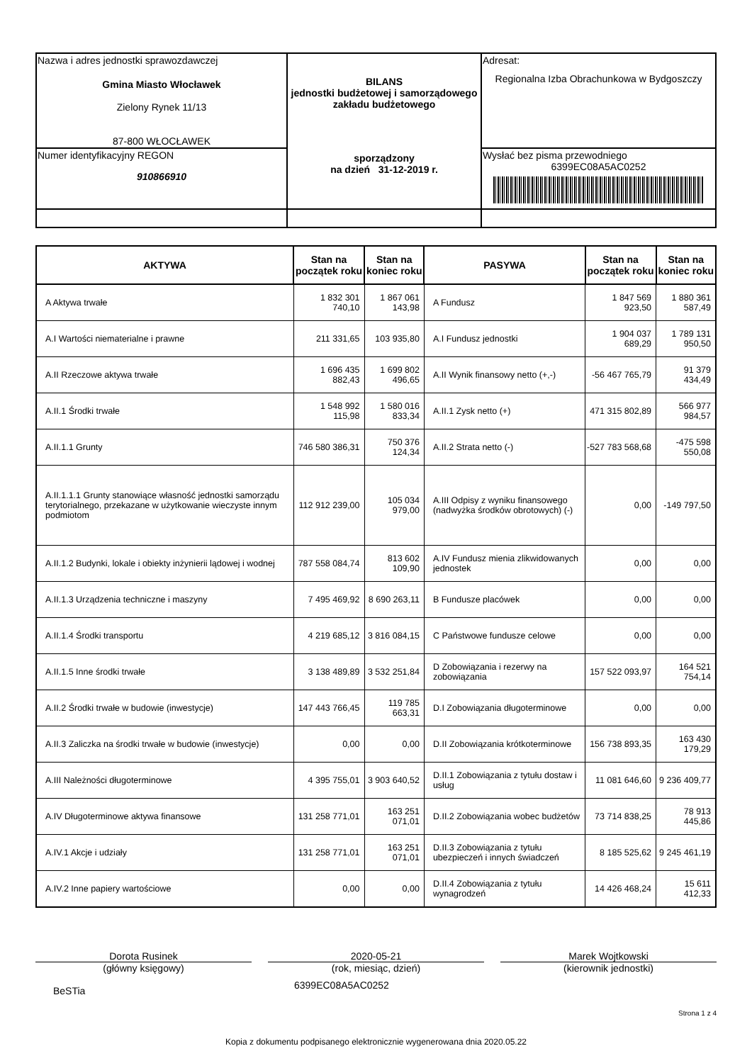| Nazwa i adres jednostki sprawozdawczej Gmina Miasto Włocławek Zielony Rynek 11/13 87-800 WŁOCŁAWEK | BILANS jednostki budżetowej i samorządowego zakładu budżetowego sporządzony na dzień 31-12-2019 r. | Adresat: Regionalna Izba Obrachunkowa w Bydgoszczy |
| Numer identyfikacyjny REGON 910866910 | | Wysłać bez pisma przewodniego 6399EC08A5AC0252 |
| AKTYWA | Stan na początek roku | Stan na koniec roku | PASYWA | Stan na początek roku | Stan na koniec roku |
| --- | --- | --- | --- | --- | --- |
| A Aktywa trwałe | 1 832 301 740,10 | 1 867 061 143,98 | A Fundusz | 1 847 569 923,50 | 1 880 361 587,49 |
| A.I Wartości niematerialne i prawne | 211 331,65 | 103 935,80 | A.I Fundusz jednostki | 1 904 037 689,29 | 1 789 131 950,50 |
| A.II Rzeczowe aktywa trwałe | 1 696 435 882,43 | 1 699 802 496,65 | A.II Wynik finansowy netto (+,-) | -56 467 765,79 | 91 379 434,49 |
| A.II.1 Środki trwałe | 1 548 992 115,98 | 1 580 016 833,34 | A.II.1 Zysk netto (+) | 471 315 802,89 | 566 977 984,57 |
| A.II.1.1 Grunty | 746 580 386,31 | 750 376 124,34 | A.II.2 Strata netto (-) | -527 783 568,68 | -475 598 550,08 |
| A.II.1.1.1 Grunty stanowiące własność jednostki samorządu terytorialnego, przekazane w użytkowanie wieczyste innym podmiotom | 112 912 239,00 | 105 034 979,00 | A.III Odpisy z wyniku finansowego (nadwyżka środków obrotowych) (-) | 0,00 | -149 797,50 |
| A.II.1.2 Budynki, lokale i obiekty inżynierii lądowej i wodnej | 787 558 084,74 | 813 602 109,90 | A.IV Fundusz mienia zlikwidowanych jednostek | 0,00 | 0,00 |
| A.II.1.3 Urządzenia techniczne i maszyny | 7 495 469,92 | 8 690 263,11 | B Fundusze placówek | 0,00 | 0,00 |
| A.II.1.4 Środki transportu | 4 219 685,12 | 3 816 084,15 | C Państwowe fundusze celowe | 0,00 | 0,00 |
| A.II.1.5 Inne środki trwałe | 3 138 489,89 | 3 532 251,84 | D Zobowiązania i rezerwy na zobowiązania | 157 522 093,97 | 164 521 754,14 |
| A.II.2 Środki trwałe w budowie (inwestycje) | 147 443 766,45 | 119 785 663,31 | D.I Zobowiązania długoterminowe | 0,00 | 0,00 |
| A.II.3 Zaliczka na środki trwałe w budowie (inwestycje) | 0,00 | 0,00 | D.II Zobowiązania krótkoterminowe | 156 738 893,35 | 163 430 179,29 |
| A.III Należności długoterminowe | 4 395 755,01 | 3 903 640,52 | D.II.1 Zobowiązania z tytułu dostaw i usług | 11 081 646,60 | 9 236 409,77 |
| A.IV Długoterminowe aktywa finansowe | 131 258 771,01 | 163 251 071,01 | D.II.2 Zobowiązania wobec budżetów | 73 714 838,25 | 78 913 445,86 |
| A.IV.1 Akcje i udziały | 131 258 771,01 | 163 251 071,01 | D.II.3 Zobowiązania z tytułu ubezpieczeń i innych świadczeń | 8 185 525,62 | 9 245 461,19 |
| A.IV.2 Inne papiery wartościowe | 0,00 | 0,00 | D.II.4 Zobowiązania z tytułu wynagrodzeń | 14 426 468,24 | 15 611 412,33 |
Dorota Rusinek
(główny księgowy)
2020-05-21
(rok, miesiąc, dzień)
Marek Wojtkowski
(kierownik jednostki)
BeSTia
6399EC08A5AC0252
Strona 1 z 4
Kopia z dokumentu podpisanego elektronicznie wygenerowana dnia 2020.05.22